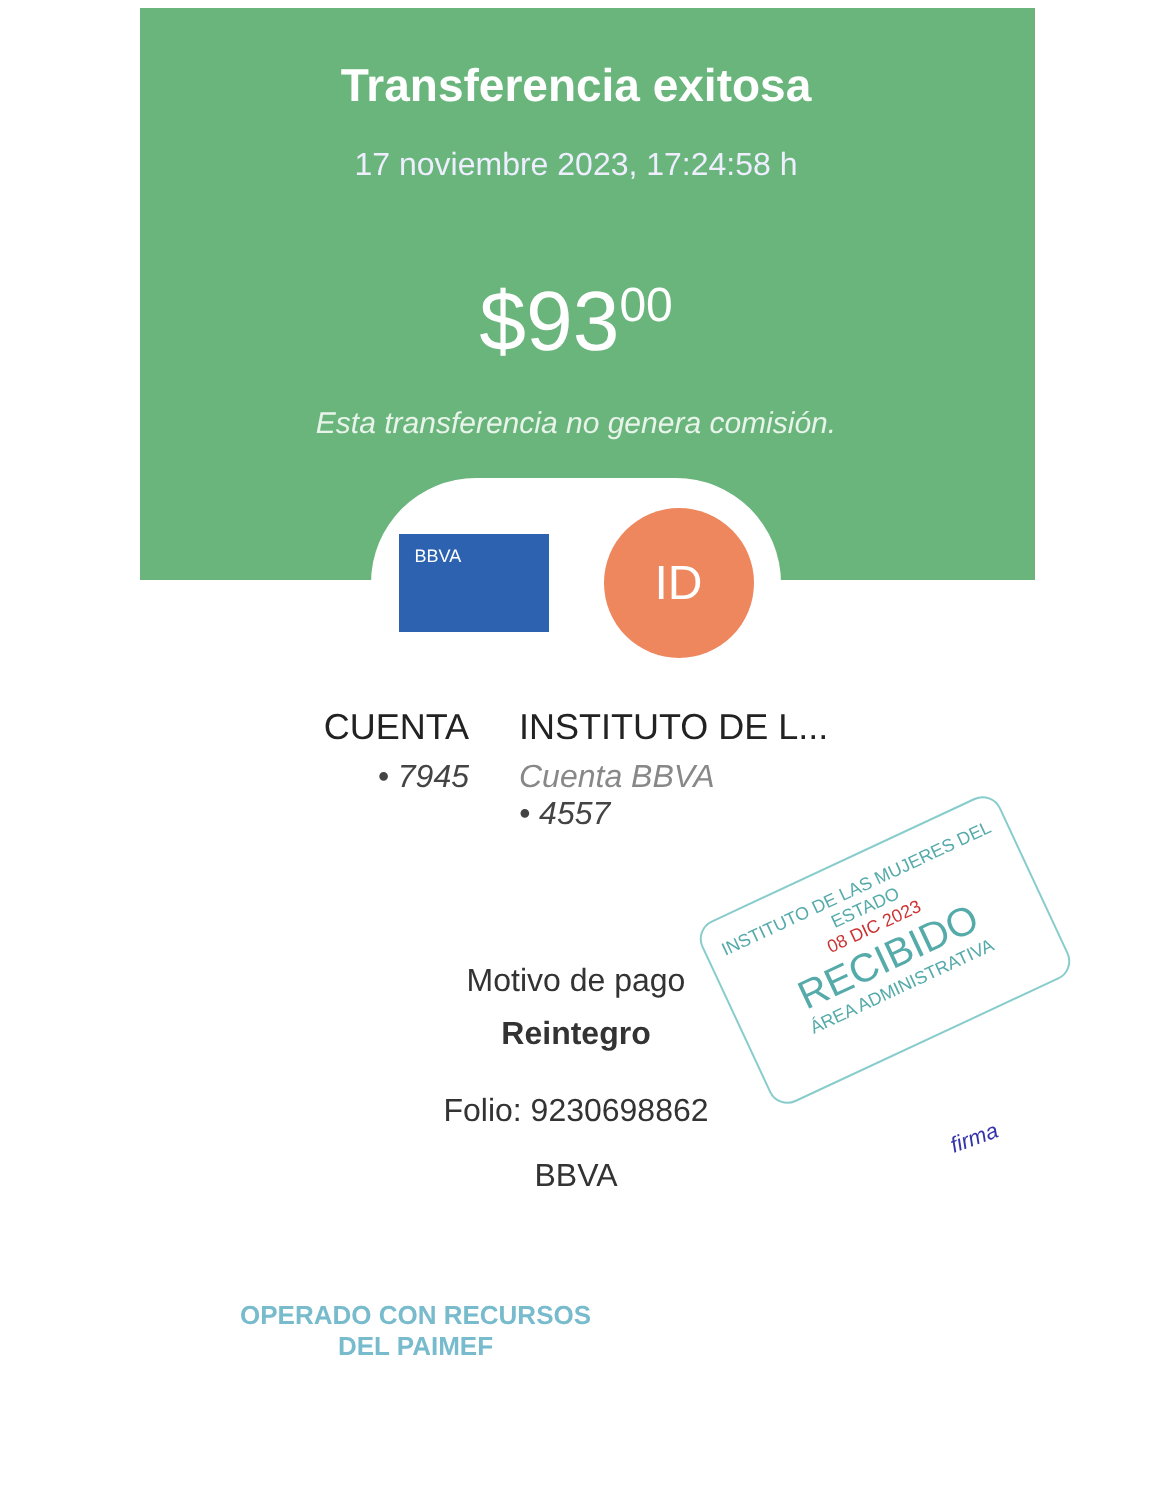Transferencia exitosa
17 noviembre 2023, 17:24:58 h
$93<sup>00</sup>
Esta transferencia no genera comisión.
BBVA
ID
CUENTA
• 7945
INSTITUTO DE L...
Cuenta BBVA
• 4557
Motivo de pago
Reintegro
Folio: 9230698862
BBVA
INSTITUTO DE LAS MUJERES DEL ESTADO
08 DIC 2023
RECIBIDO
ÁREA ADMINISTRATIVA
firma
OPERADO CON RECURSOS
DEL PAIMEF